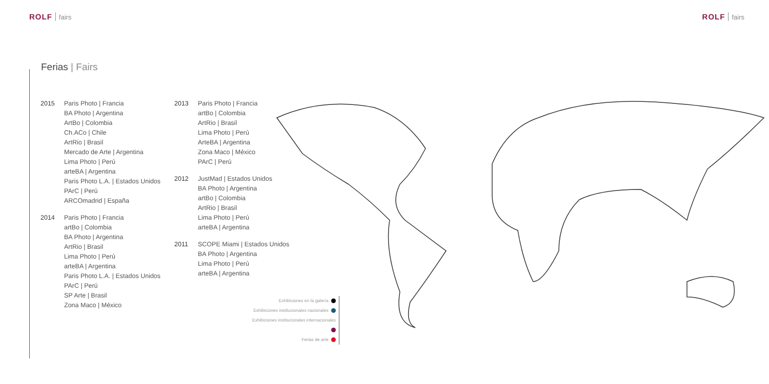ROLF fairs
ROLF fairs
Ferias | Fairs
2015 Paris Photo | Francia
BA Photo | Argentina
ArtBo | Colombia
Ch.ACo | Chile
ArtRio | Brasil
Mercado de Arte | Argentina
Lima Photo | Perú
arteBA | Argentina
Paris Photo L.A. | Estados Unidos
PArC | Perú
ARCOmadrid | España
2014 Paris Photo | Francia
artBo | Colombia
BA Photo | Argentina
ArtRio | Brasil
Lima Photo | Perú
arteBA | Argentina
Paris Photo L.A. | Estados Unidos
PArC | Perú
SP Arte | Brasil
Zona Maco | México
2013 Paris Photo | Francia
artBo | Colombia
ArtRio | Brasil
Lima Photo | Perú
ArteBA | Argentina
Zona Maco | México
PArC | Perú
2012 JustMad | Estados Unidos
BA Photo | Argentina
artBo | Colombia
ArtRio | Brasil
Lima Photo | Perú
arteBA | Argentina
2011 SCOPE Miami | Estados Unidos
BA Photo | Argentina
Lima Photo | Perú
arteBA | Argentina
Exhibiciones en la galería
Exhibiciones institucionales nacionales
Exhibiciones institucionales internacionales
Ferias de arte